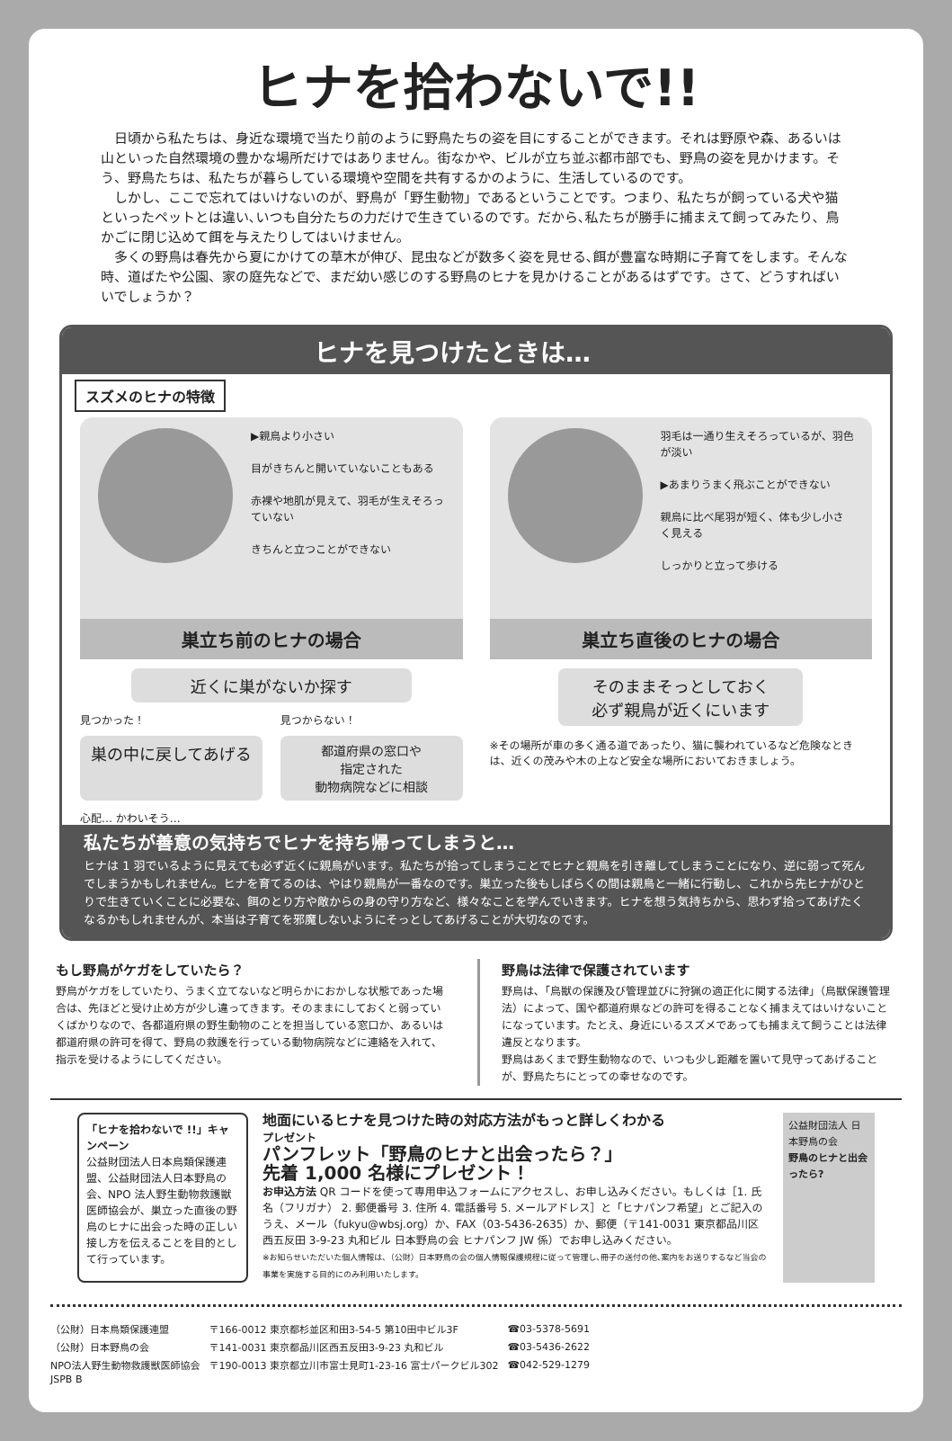ヒナを拾わないで!!
日頃から私たちは、身近な環境で当たり前のように野鳥たちの姿を目にすることができます。それは野原や森、あるいは山といった自然環境の豊かな場所だけではありません。街なかや、ビルが立ち並ぶ都市部でも、野鳥の姿を見かけます。そう、野鳥たちは、私たちが暮らしている環境や空間を共有するかのように、生活しているのです。
しかし、ここで忘れてはいけないのが、野鳥が「野生動物」であるということです。つまり、私たちが飼っている犬や猫といったペットとは違い､いつも自分たちの力だけで生きているのです。だから､私たちが勝手に捕まえて飼ってみたり、鳥かごに閉じ込めて餌を与えたりしてはいけません。
多くの野鳥は春先から夏にかけての草木が伸び、昆虫などが数多く姿を見せる､餌が豊富な時期に子育てをします。そんな時、道ばたや公園、家の庭先などで、まだ幼い感じのする野鳥のヒナを見かけることがあるはずです。さて、どうすればいいでしょうか？
ヒナを見つけたときは…
スズメのヒナの特徴
▶親鳥より小さい
目がきちんと開いていないこともある
赤裸や地肌が見えて、羽毛が生えそろっていない
きちんと立つことができない
巣立ち前のヒナの場合
近くに巣がないか探す
見つかった！ 見つからない！
巣の中に戻してあげる
都道府県の窓口や
指定された
動物病院などに相談
心配… かわいそう…
羽毛は一通り生えそろっているが、羽色が淡い
▶あまりうまく飛ぶことができない
親鳥に比べ尾羽が短く、体も少し小さく見える
しっかりと立って歩ける
巣立ち直後のヒナの場合
そのままそっとしておく
必ず親鳥が近くにいます
※その場所が車の多く通る道であったり、猫に襲われているなど危険なときは、近くの茂みや木の上など安全な場所においておきましょう。
私たちが善意の気持ちでヒナを持ち帰ってしまうと…
ヒナは 1 羽でいるように見えても必ず近くに親鳥がいます。私たちが拾ってしまうことでヒナと親鳥を引き離してしまうことになり、逆に弱って死んでしまうかもしれません。ヒナを育てるのは、やはり親鳥が一番なのです。巣立った後もしばらくの間は親鳥と一緒に行動し、これから先ヒナがひとりで生きていくことに必要な、餌のとり方や敵からの身の守り方など、様々なことを学んでいきます。ヒナを想う気持ちから、思わず拾ってあげたくなるかもしれませんが、本当は子育てを邪魔しないようにそっとしてあげることが大切なのです。
もし野鳥がケガをしていたら？
野鳥がケガをしていたり、うまく立てないなど明らかにおかしな状態であった場合は、先ほどと受け止め方が少し違ってきます。そのままにしておくと弱っていくばかりなので、各都道府県の野生動物のことを担当している窓口か、あるいは都道府県の許可を得て、野鳥の救護を行っている動物病院などに連絡を入れて、指示を受けるようにしてください。
野鳥は法律で保護されています
野鳥は､「鳥獣の保護及び管理並びに狩猟の適正化に関する法律」（鳥獣保護管理法）によって、国や都道府県などの許可を得ることなく捕まえてはいけないことになっています。たとえ、身近にいるスズメであっても捕まえて飼うことは法律違反となります。
野鳥はあくまで野生動物なので、いつも少し距離を置いて見守ってあげることが、野鳥たちにとっての幸せなのです。
「ヒナを拾わないで !!」キャンペーン
公益財団法人日本鳥類保護連盟、公益財団法人日本野鳥の会、NPO 法人野生動物救護獣医師協会が、巣立った直後の野鳥のヒナに出会った時の正しい接し方を伝えることを目的として行っています。
地面にいるヒナを見つけた時の対応方法がもっと詳しくわかる
プレゼント
パンフレット「野鳥のヒナと出会ったら？」
先着 1,000 名様にプレゼント！
お申込方法 QR コードを使って専用申込フォームにアクセスし、お申し込みください。もしくは［1. 氏名（フリガナ） 2. 郵便番号 3. 住所 4. 電話番号 5. メールアドレス］と「ヒナパンフ希望」とご記入のうえ、メール（fukyu@wbsj.org）か、FAX（03-5436-2635）か、郵便（〒141-0031 東京都品川区西五反田 3-9-23 丸和ビル 日本野鳥の会 ヒナパンフ JW 係）でお申し込みください。
※お知らせいただいた個人情報は､（公財）日本野鳥の会の個人情報保護規程に従って管理し､冊子の送付の他､案内をお送りするなど当会の事業を実施する目的にのみ利用いたします。
公益財団法人 日本野鳥の会
野鳥のヒナと出会ったら?
| （公財）日本鳥類保護連盟 | 〒166-0012 東京都杉並区和田3-54-5 第10田中ビル3F | ☎03-5378-5691 |
| （公財）日本野鳥の会 | 〒141-0031 東京都品川区西五反田3-9-23 丸和ビル | ☎03-5436-2622 |
| NPO法人野生動物救護獣医師協会 | 〒190-0013 東京都立川市富士見町1-23-16 富士パークビル302 | ☎042-529-1279 |
JSPB B